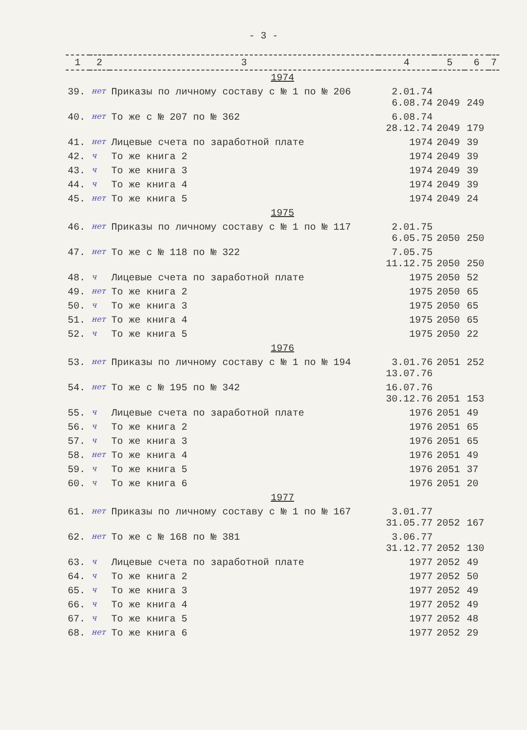- 3 -
| 1 | 2 | 3 | 4 | 5 | 6 | 7 |
| --- | --- | --- | --- | --- | --- | --- |
| 1974 | | | | | | |
| 39. | нет | Приказы по личному составу с № 1 по № 206 | 2.01.74 6.08.74 | 2049 | 249 | |
| 40. | нет | То же с № 207 по № 362 | 6.08.74 28.12.74 | 2049 | 179 | |
| 41. | нет | Лицевые счета по заработной плате | 1974 | 2049 | 39 | |
| 42. | ч | То же книга 2 | 1974 | 2049 | 39 | |
| 43. | ч | То же книга 3 | 1974 | 2049 | 39 | |
| 44. | ч | То же книга 4 | 1974 | 2049 | 39 | |
| 45. | нет | То же книга 5 | 1974 | 2049 | 24 | |
| 1975 | | | | | | |
| 46. | нет | Приказы по личному составу с № 1 по № 117 | 2.01.75 6.05.75 | 2050 | 250 | |
| 47. | нет | То же с № 118 по № 322 | 7.05.75 11.12.75 | 2050 | 250 | |
| 48. | ч | Лицевые счета по заработной плате | 1975 | 2050 | 52 | |
| 49. | нет | То же книга 2 | 1975 | 2050 | 65 | |
| 50. | ч | То же книга 3 | 1975 | 2050 | 65 | |
| 51. | нет | То же книга 4 | 1975 | 2050 | 65 | |
| 52. | ч | То же книга 5 | 1975 | 2050 | 22 | |
| 1976 | | | | | | |
| 53. | нет | Приказы по личному составу с № 1 по № 194 | 3.01.76 13.07.76 | 2051 | 252 | |
| 54. | нет | То же с № 195 по № 342 | 16.07.76 30.12.76 | 2051 | 153 | |
| 55. | ч | Лицевые счета по заработной плате | 1976 | 2051 | 49 | |
| 56. | ч | То же книга 2 | 1976 | 2051 | 65 | |
| 57. | ч | То же книга 3 | 1976 | 2051 | 65 | |
| 58. | нет | То же книга 4 | 1976 | 2051 | 49 | |
| 59. | ч | То же книга 5 | 1976 | 2051 | 37 | |
| 60. | ч | То же книга 6 | 1976 | 2051 | 20 | |
| 1977 | | | | | | |
| 61. | нет | Приказы по личному составу с № 1 по № 167 | 3.01.77 31.05.77 | 2052 | 167 | |
| 62. | нет | То же с № 168 по № 381 | 3.06.77 31.12.77 | 2052 | 130 | |
| 63. | ч | Лицевые счета по заработной плате | 1977 | 2052 | 49 | |
| 64. | ч | То же книга 2 | 1977 | 2052 | 50 | |
| 65. | ч | То же книга 3 | 1977 | 2052 | 49 | |
| 66. | ч | То же книга 4 | 1977 | 2052 | 49 | |
| 67. | ч | То же книга 5 | 1977 | 2052 | 48 | |
| 68. | нет | То же книга 6 | 1977 | 2052 | 29 | |